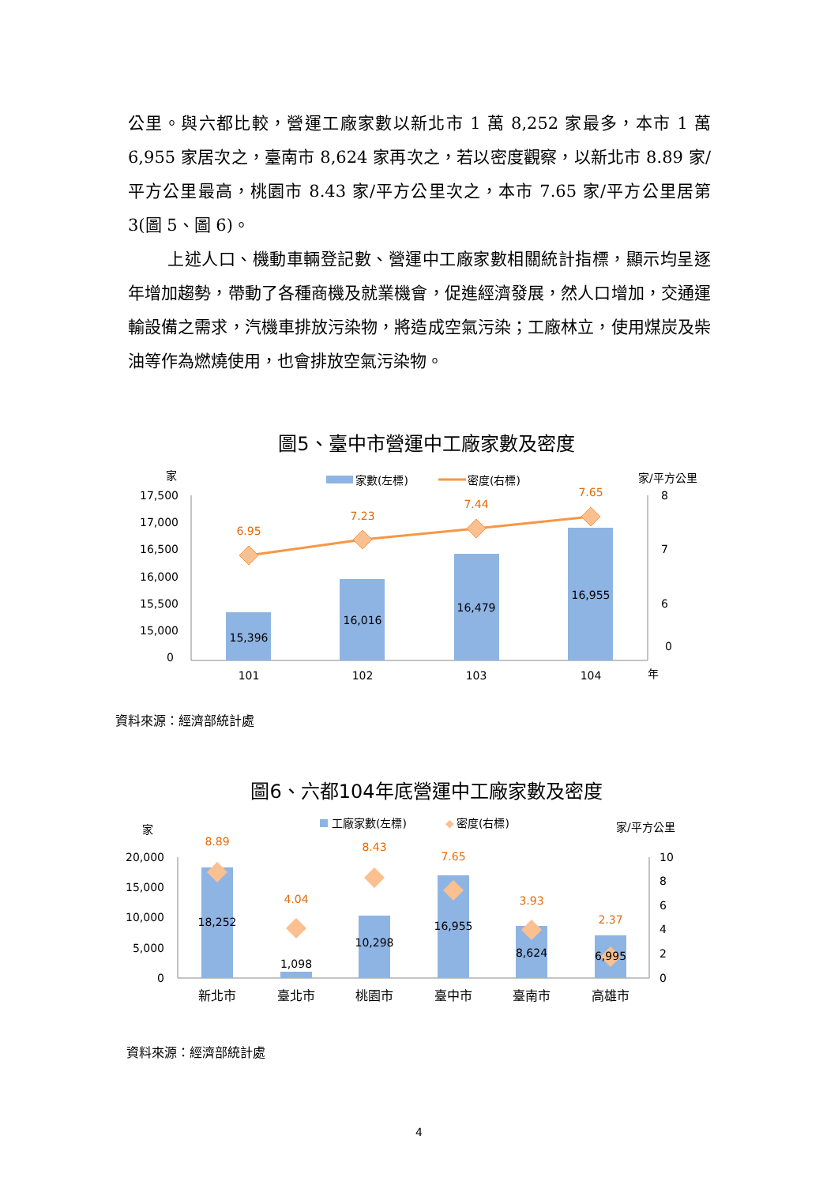公里。與六都比較，營運工廠家數以新北市 1 萬 8,252 家最多，本市 1 萬 6,955 家居次之，臺南市 8,624 家再次之，若以密度觀察，以新北市 8.89 家/平方公里最高，桃園市 8.43 家/平方公里次之，本市 7.65 家/平方公里居第 3(圖 5、圖 6)。
上述人口、機動車輛登記數、營運中工廠家數相關統計指標，顯示均呈逐年增加趨勢，帶動了各種商機及就業機會，促進經濟發展，然人口增加，交通運輸設備之需求，汽機車排放污染物，將造成空氣污染；工廠林立，使用煤炭及柴油等作為燃燒使用，也會排放空氣污染物。
圖5、臺中市營運中工廠家數及密度
家
家數(左標)
密度(右標)
家/平方公里
17,500
17,000
16,500
16,000
15,500
15,000
0
15,396
16,016
16,479
16,955
6.95
7.23
7.44
7.65
8
7
6
0
101
102
103
104
年
資料來源：經濟部統計處
圖6、六都104年底營運中工廠家數及密度
家
工廠家數(左標)
◆
密度(右標)
家/平方公里
20,000
15,000
10,000
5,000
0
18,252
1,098
10,298
16,955
8,624
6,995
8.89
4.04
8.43
7.65
3.93
2.37
10
8
6
4
2
0
新北市
臺北市
桃園市
臺中市
臺南市
高雄市
資料來源：經濟部統計處
4